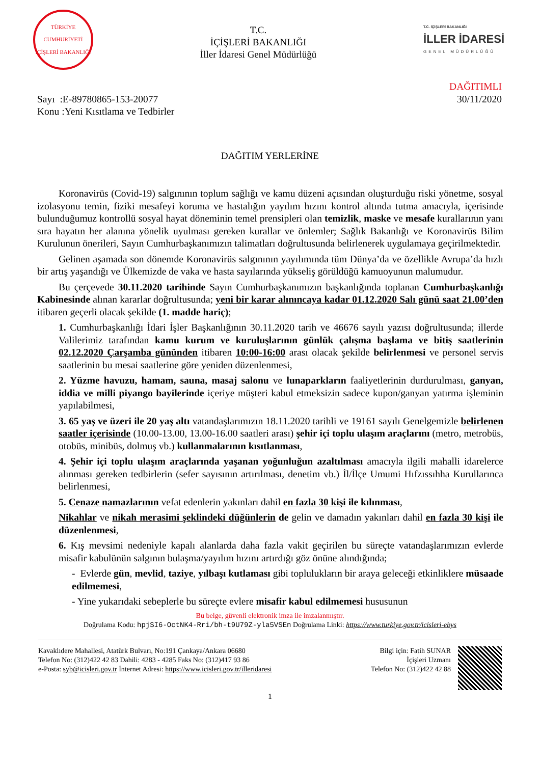TÜRKİYE CUMHURİYETİ İÇİŞLERİ BAKANLIĞI
T.C.
İÇİŞLERİ BAKANLIĞI
İller İdaresi Genel Müdürlüğü
T.C. İÇİŞLERİ BAKANLIĞI
İLLER İDARESİ
GENEL MÜDÜRLÜĞÜ
Sayı :E-89780865-153-20077
Konu :Yeni Kısıtlama ve Tedbirler
DAĞITIMLI
30/11/2020
DAĞITIM YERLERİNE
Koronavirüs (Covid-19) salgınının toplum sağlığı ve kamu düzeni açısından oluşturduğu riski yönetme, sosyal izolasyonu temin, fiziki mesafeyi koruma ve hastalığın yayılım hızını kontrol altında tutma amacıyla, içerisinde bulunduğumuz kontrollü sosyal hayat döneminin temel prensipleri olan temizlik, maske ve mesafe kurallarının yanı sıra hayatın her alanına yönelik uyulması gereken kurallar ve önlemler; Sağlık Bakanlığı ve Koronavirüs Bilim Kurulunun önerileri, Sayın Cumhurbaşkanımızın talimatları doğrultusunda belirlenerek uygulamaya geçirilmektedir.
Gelinen aşamada son dönemde Koronavirüs salgınının yayılımında tüm Dünya’da ve özellikle Avrupa’da hızlı bir artış yaşandığı ve Ülkemizde de vaka ve hasta sayılarında yükseliş görüldüğü kamuoyunun malumudur.
Bu çerçevede 30.11.2020 tarihinde Sayın Cumhurbaşkanımızın başkanlığında toplanan Cumhurbaşkanlığı Kabinesinde alınan kararlar doğrultusunda; yeni bir karar alınıncaya kadar 01.12.2020 Salı günü saat 21.00’den itibaren geçerli olacak şekilde (1. madde hariç);
1. Cumhurbaşkanlığı İdari İşler Başkanlığının 30.11.2020 tarih ve 46676 sayılı yazısı doğrultusunda; illerde Valilerimiz tarafından kamu kurum ve kuruluşlarının günlük çalışma başlama ve bitiş saatlerinin 02.12.2020 Çarşamba gününden itibaren 10:00-16:00 arası olacak şekilde belirlenmesi ve personel servis saatlerinin bu mesai saatlerine göre yeniden düzenlenmesi,
2. Yüzme havuzu, hamam, sauna, masaj salonu ve lunaparkların faaliyetlerinin durdurulması, ganyan, iddia ve milli piyango bayilerinde içeriye müşteri kabul etmeksizin sadece kupon/ganyan yatırma işleminin yapılabilmesi,
3. 65 yaş ve üzeri ile 20 yaş altı vatandaşlarımızın 18.11.2020 tarihli ve 19161 sayılı Genelgemizle belirlenen saatler içerisinde (10.00-13.00, 13.00-16.00 saatleri arası) şehir içi toplu ulaşım araçlarını (metro, metrobüs, otobüs, minibüs, dolmuş vb.) kullanmalarının kısıtlanması,
4. Şehir içi toplu ulaşım araçlarında yaşanan yoğunluğun azaltılması amacıyla ilgili mahalli idarelerce alınması gereken tedbirlerin (sefer sayısının artırılması, denetim vb.) İl/İlçe Umumi Hıfzıssıhha Kurullarınca belirlenmesi,
5. Cenaze namazlarının vefat edenlerin yakınları dahil en fazla 30 kişi ile kılınması,
Nikahlar ve nikah merasimi şeklindeki düğünlerin de gelin ve damadın yakınları dahil en fazla 30 kişi ile düzenlenmesi,
6. Kış mevsimi nedeniyle kapalı alanlarda daha fazla vakit geçirilen bu süreçte vatandaşlarımızın evlerde misafir kabulünün salgının bulaşma/yayılım hızını artırdığı göz önüne alındığında;
- Evlerde gün, mevlid, taziye, yılbaşı kutlaması gibi toplulukların bir araya geleceği etkinliklere müsaade edilmemesi,
- Yine yukarıdaki sebeplerle bu süreçte evlere misafir kabul edilmemesi hususunun
Bu belge, güvenli elektronik imza ile imzalanmıştır.
Doğrulama Kodu: hpjSI6-OctNK4-Rri/bh-t9U79Z-yla5VSEn Doğrulama Linki: https://www.turkiye.gov.tr/icisleri-ebys
Kavaklıdere Mahallesi, Atatürk Bulvarı, No:191 Çankaya/Ankara 06680
Telefon No: (312)422 42 83 Dahili: 4283 - 4285 Faks No: (312)417 93 86
e-Posta: syb@icisleri.gov.tr İnternet Adresi: https://www.icisleri.gov.tr/illeridaresi
Bilgi için: Fatih SUNAR
İçişleri Uzmanı
Telefon No: (312)422 42 88
1